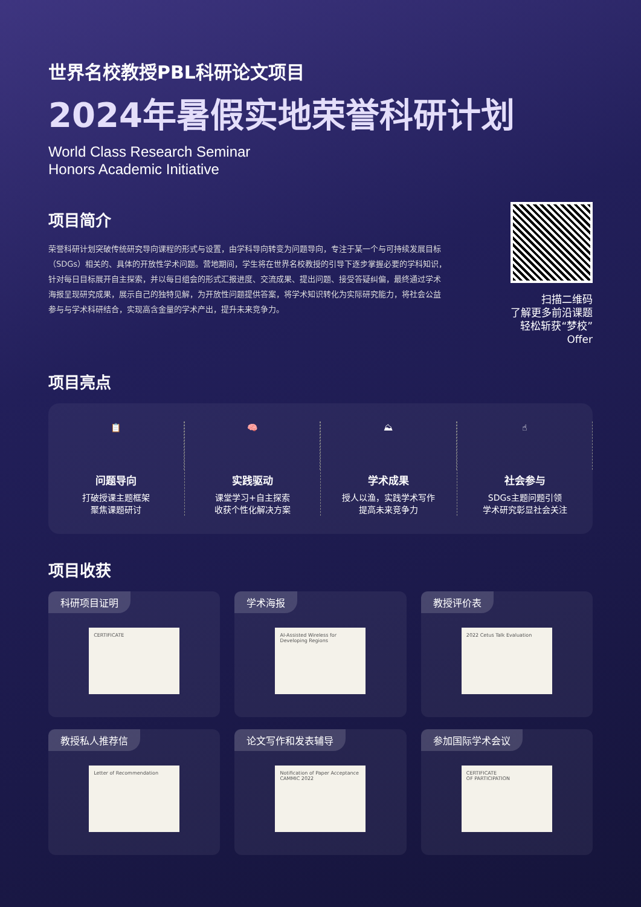世界名校教授PBL科研论文项目
2024年暑假实地荣誉科研计划
World Class Research Seminar
Honors Academic Initiative
项目简介
荣誉科研计划突破传统研究导向课程的形式与设置，由学科导向转变为问题导向，专注于某一个与可持续发展目标（SDGs）相关的、具体的开放性学术问题。营地期间，学生将在世界名校教授的引导下逐步掌握必要的学科知识，针对每日目标展开自主探索，并以每日组会的形式汇报进度、交流成果、提出问题、接受答疑纠偏，最终通过学术海报呈现研究成果，展示自己的独特见解，为开放性问题提供答案，将学术知识转化为实际研究能力，将社会公益参与与学术科研结合，实现高含金量的学术产出，提升未来竞争力。
扫描二维码
了解更多前沿课题
轻松斩获“梦校”Offer
项目亮点
📋
问题导向
打破授课主题框架
聚焦课题研讨
🧠
实践驱动
课堂学习+自主探索
收获个性化解决方案
⛰
学术成果
授人以渔，实践学术写作
提高未来竞争力
☝
社会参与
SDGs主题问题引领
学术研究彰显社会关注
项目收获
科研项目证明
CERTIFICATE
学术海报
AI-Assisted Wireless for Developing Regions
教授评价表
2022 Cetus Talk Evaluation
教授私人推荐信
Letter of Recommendation
论文写作和发表辅导
Notification of Paper Acceptance
CAMMIC 2022
参加国际学术会议
CERTIFICATE
OF PARTICIPATION